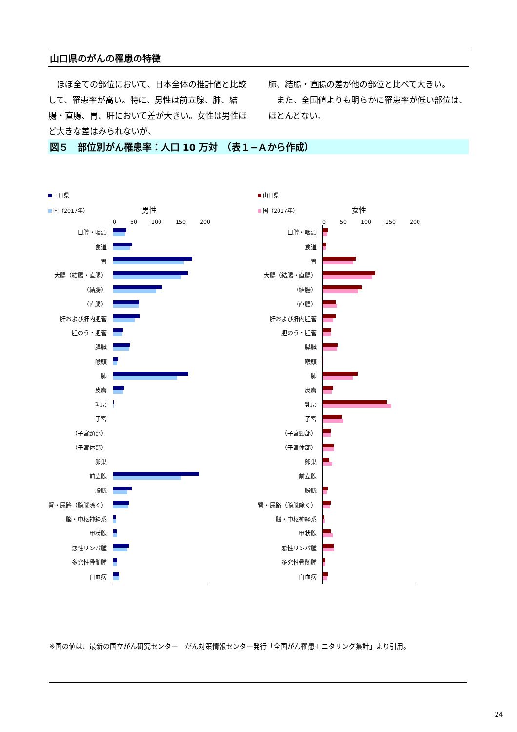山口県のがんの罹患の特徴
　ほぼ全ての部位において、日本全体の推計値と比較して、罹患率が高い。特に、男性は前立腺、肺、結腸・直腸、胃、肝において差が大きい。女性は男性ほど大きな差はみられないが、
肺、結腸・直腸の差が他の部位と比べて大きい。
　また、全国値よりも明らかに罹患率が低い部位は、ほとんどない。
図５　部位別がん罹患率：人口 10 万対　（表１−Ａから作成）
山口県
国（2017年） 男性
0 50 100 150 200
口腔・咽頭
食道
胃
大腸（結腸・直腸）
（結腸）
（直腸）
肝および肝内胆管
胆のう・胆管
膵臓
喉頭
肺
皮膚
乳房
子宮
（子宮頸部）
（子宮体部）
卵巣
前立腺
膀胱
腎・尿路（膀胱除く）
脳・中枢神経系
甲状腺
悪性リンパ腫
多発性骨髄腫
白血病
山口県
国（2017年） 女性
0 50 100 150 200
口腔・咽頭
食道
胃
大腸（結腸・直腸）
（結腸）
（直腸）
肝および肝内胆管
胆のう・胆管
膵臓
喉頭
肺
皮膚
乳房
子宮
（子宮頸部）
（子宮体部）
卵巣
前立腺
膀胱
腎・尿路（膀胱除く）
脳・中枢神経系
甲状腺
悪性リンパ腫
多発性骨髄腫
白血病
※国の値は、最新の国立がん研究センター　がん対策情報センター発行「全国がん罹患モニタリング集計」より引用。
24